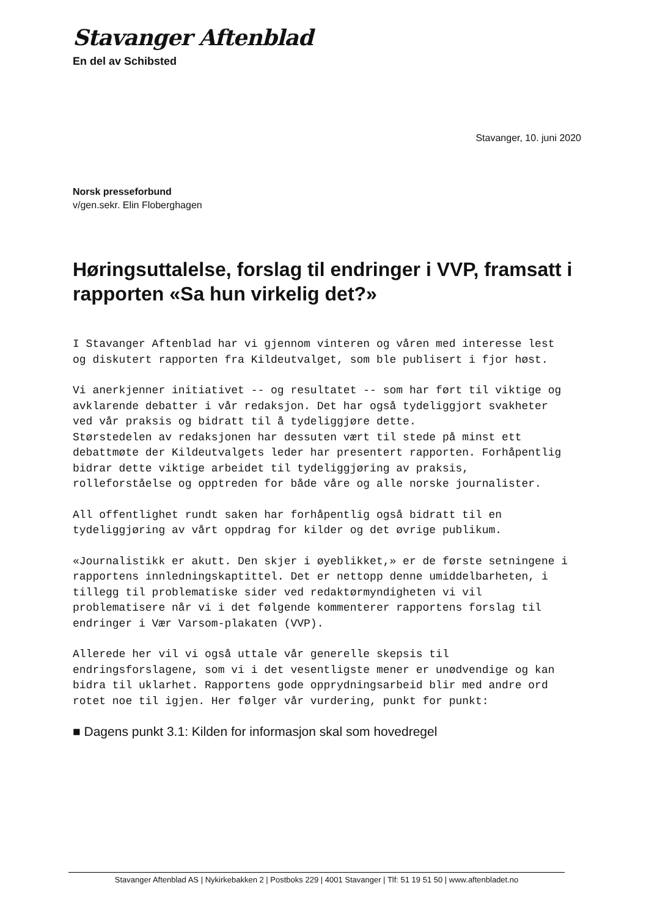Stavanger Aftenblad
En del av Schibsted
Stavanger, 10. juni 2020
Norsk presseforbund
v/gen.sekr. Elin Floberghagen
Høringsuttalelse, forslag til endringer i VVP, framsatt i rapporten «Sa hun virkelig det?»
I Stavanger Aftenblad har vi gjennom vinteren og våren med interesse lest og diskutert rapporten fra Kildeutvalget, som ble publisert i fjor høst.
Vi anerkjenner initiativet -- og resultatet -- som har ført til viktige og avklarende debatter i vår redaksjon. Det har også tydeliggjort svakheter ved vår praksis og bidratt til å tydeliggjøre dette.
Størstedelen av redaksjonen har dessuten vært til stede på minst ett debattmøte der Kildeutvalgets leder har presentert rapporten. Forhåpentlig bidrar dette viktige arbeidet til tydeliggjøring av praksis, rolleforståelse og opptreden for både våre og alle norske journalister.
All offentlighet rundt saken har forhåpentlig også bidratt til en tydeliggjøring av vårt oppdrag for kilder og det øvrige publikum.
«Journalistikk er akutt. Den skjer i øyeblikket,» er de første setningene i rapportens innledningskaptittel. Det er nettopp denne umiddelbarheten, i tillegg til problematiske sider ved redaktørmyndigheten vi vil problematisere når vi i det følgende kommenterer rapportens forslag til endringer i Vær Varsom-plakaten (VVP).
Allerede her vil vi også uttale vår generelle skepsis til endringsforslagene, som vi i det vesentligste mener er unødvendige og kan bidra til uklarhet. Rapportens gode opprydningsarbeid blir med andre ord rotet noe til igjen. Her følger vår vurdering, punkt for punkt:
■ Dagens punkt 3.1: Kilden for informasjon skal som hovedregel
Stavanger Aftenblad AS | Nykirkebakken 2 | Postboks 229 | 4001 Stavanger | Tlf: 51 19 51 50 | www.aftenbladet.no